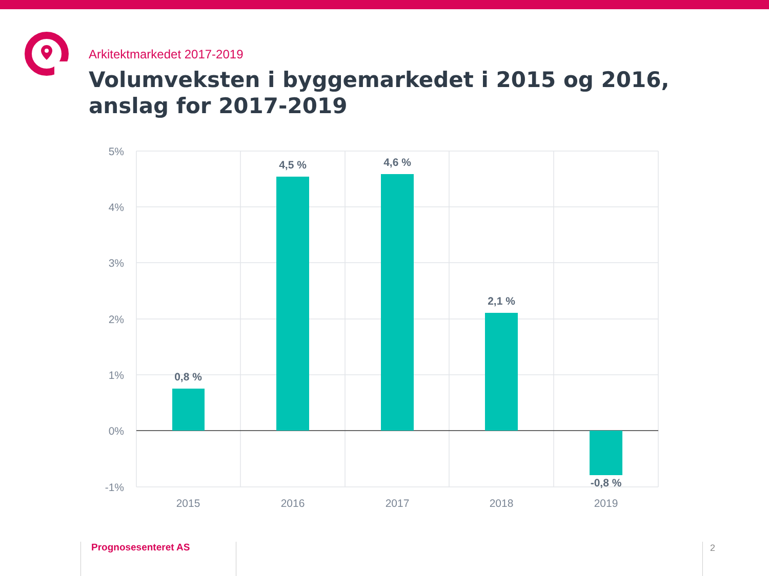Arkitektmarkedet 2017-2019
Volumveksten i byggemarkedet i 2015 og 2016, anslag for 2017-2019
5%
4%
3%
2%
1%
0%
-1%
2015
2016
2017
2018
2019
0,8 %
4,5 %
4,6 %
2,1 %
-0,8 %
Prognosesenteret AS 2